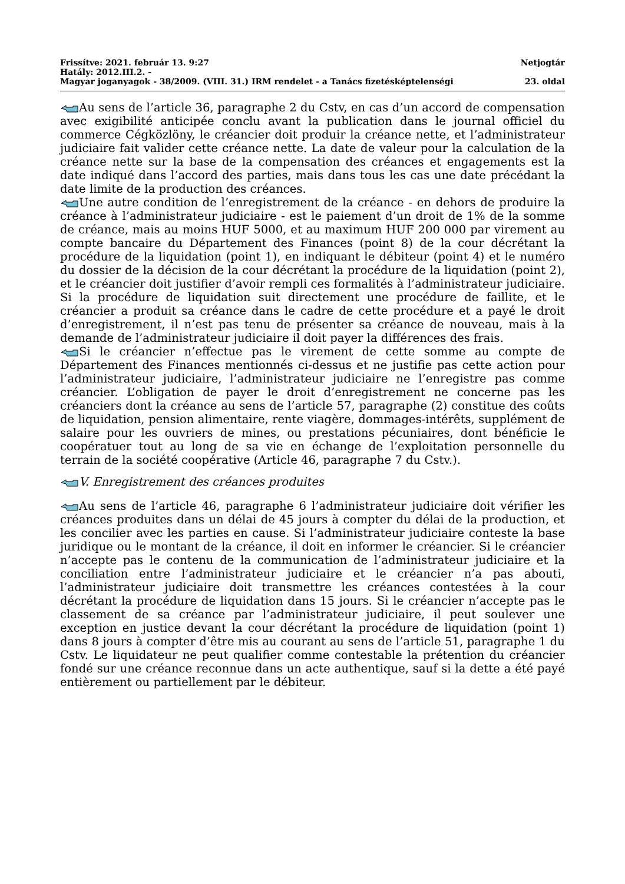Frissítve: 2021. február 13. 9:27 Netjogtár
Hatály: 2012.III.2. -
Magyar joganyagok - 38/2009. (VIII. 31.) IRM rendelet - a Tanács fizetésképtelenségi 23. oldal
Au sens de l’article 36, paragraphe 2 du Cstv, en cas d’un accord de compensation avec exigibilité anticipée conclu avant la publication dans le journal officiel du commerce Cégközlöny, le créancier doit produir la créance nette, et l’administrateur judiciaire fait valider cette créance nette. La date de valeur pour la calculation de la créance nette sur la base de la compensation des créances et engagements est la date indiqué dans l’accord des parties, mais dans tous les cas une date précédant la date limite de la production des créances.
Une autre condition de l’enregistrement de la créance - en dehors de produire la créance à l’administrateur judiciaire - est le paiement d’un droit de 1% de la somme de créance, mais au moins HUF 5000, et au maximum HUF 200 000 par virement au compte bancaire du Département des Finances (point 8) de la cour décrétant la procédure de la liquidation (point 1), en indiquant le débiteur (point 4) et le numéro du dossier de la décision de la cour décrétant la procédure de la liquidation (point 2), et le créancier doit justifier d’avoir rempli ces formalités à l’administrateur judiciaire. Si la procédure de liquidation suit directement une procédure de faillite, et le créancier a produit sa créance dans le cadre de cette procédure et a payé le droit d’enregistrement, il n’est pas tenu de présenter sa créance de nouveau, mais à la demande de l’administrateur judiciaire il doit payer la différences des frais.
Si le créancier n’effectue pas le virement de cette somme au compte de Département des Finances mentionnés ci-dessus et ne justifie pas cette action pour l’administrateur judiciaire, l’administrateur judiciaire ne l’enregistre pas comme créancier. L’obligation de payer le droit d’enregistrement ne concerne pas les créanciers dont la créance au sens de l’article 57, paragraphe (2) constitue des coûts de liquidation, pension alimentaire, rente viagère, dommages-intérêts, supplément de salaire pour les ouvriers de mines, ou prestations pécuniaires, dont bénéficie le coopératuer tout au long de sa vie en échange de l’exploitation personnelle du terrain de la société coopérative (Article 46, paragraphe 7 du Cstv.).
V. Enregistrement des créances produites
Au sens de l’article 46, paragraphe 6 l’administrateur judiciaire doit vérifier les créances produites dans un délai de 45 jours à compter du délai de la production, et les concilier avec les parties en cause. Si l’administrateur judiciaire conteste la base juridique ou le montant de la créance, il doit en informer le créancier. Si le créancier n’accepte pas le contenu de la communication de l’administrateur judiciaire et la conciliation entre l’administrateur judiciaire et le créancier n’a pas abouti, l’administrateur judiciaire doit transmettre les créances contestées à la cour décrétant la procédure de liquidation dans 15 jours. Si le créancier n’accepte pas le classement de sa créance par l’administrateur judiciaire, il peut soulever une exception en justice devant la cour décrétant la procédure de liquidation (point 1) dans 8 jours à compter d’être mis au courant au sens de l’article 51, paragraphe 1 du Cstv. Le liquidateur ne peut qualifier comme contestable la prétention du créancier fondé sur une créance reconnue dans un acte authentique, sauf si la dette a été payé entièrement ou partiellement par le débiteur.